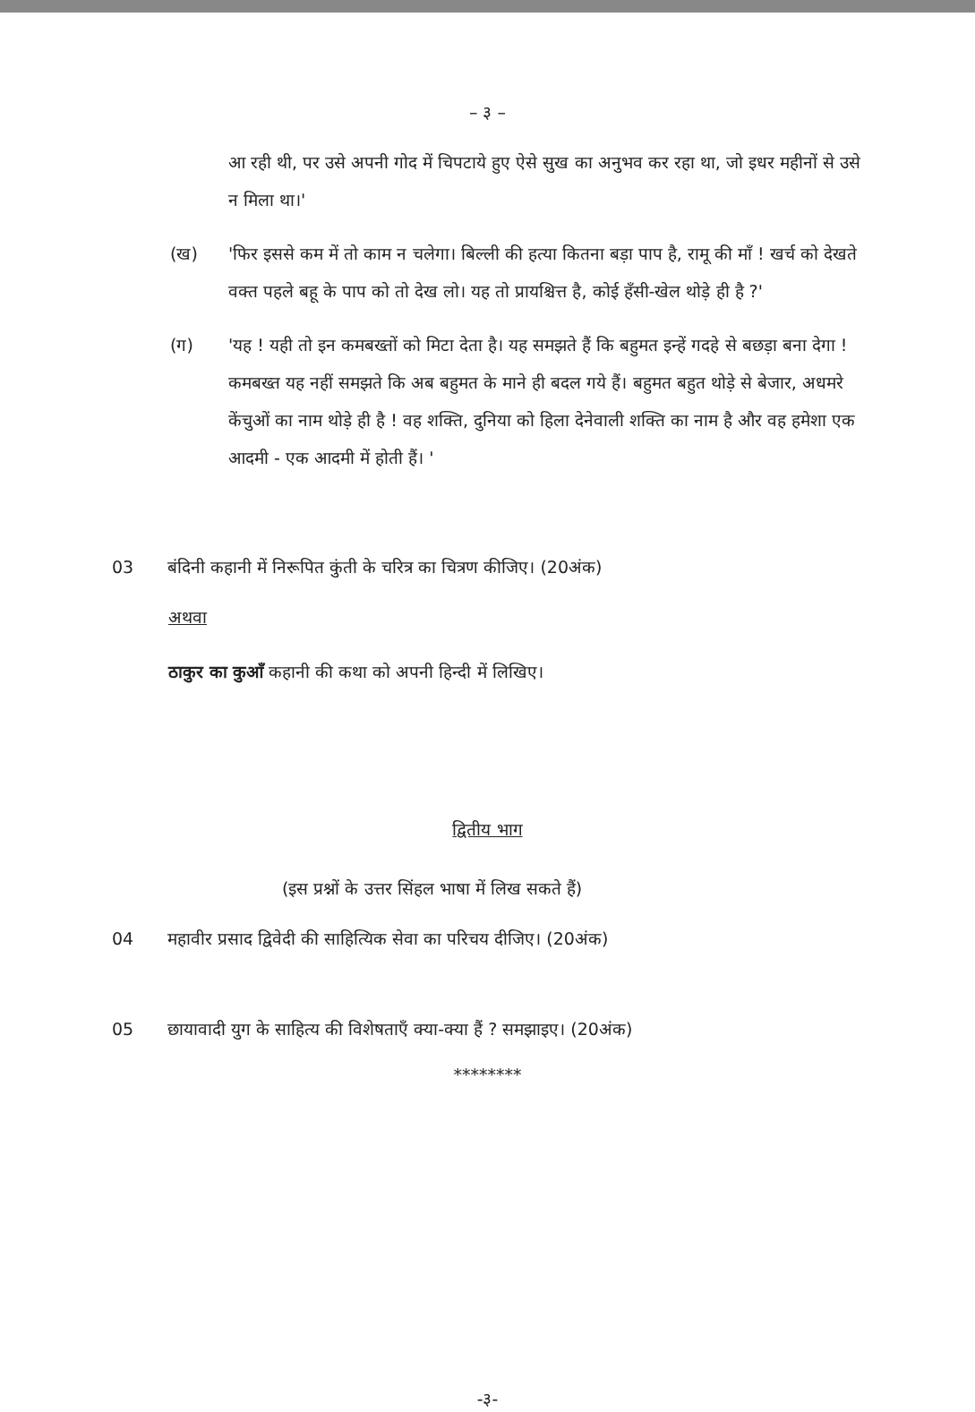– ३ –
आ रही थी, पर उसे अपनी गोद में चिपटाये हुए ऐसे सुख का अनुभव कर रहा था, जो इधर महीनों से उसे न मिला था।'
(ख) 'फिर इससे कम में तो काम न चलेगा। बिल्ली की हत्या कितना बड़ा पाप है, रामू की माँ ! खर्च को देखते वक्त पहले बहू के पाप को तो देख लो। यह तो प्रायश्चित्त है, कोई हँसी-खेल थोड़े ही है ?'
(ग) 'यह ! यही तो इन कमबख्तों को मिटा देता है। यह समझते हैं कि बहुमत इन्हें गदहे से बछड़ा बना देगा ! कमबख्त यह नहीं समझते कि अब बहुमत के माने ही बदल गये हैं। बहुमत बहुत थोड़े से बेजार, अधमरे केंचुओं का नाम थोड़े ही है ! वह शक्ति, दुनिया को हिला देनेवाली शक्ति का नाम है और वह हमेशा एक आदमी - एक आदमी में होती हैं। '
03 बंदिनी कहानी में निरूपित कुंती के चरित्र का चित्रण कीजिए। (20अंक)
अथवा
ठाकुर का कुआँ कहानी की कथा को अपनी हिन्दी में लिखिए।
द्वितीय भाग
(इस प्रश्नों के उत्तर सिंहल भाषा में लिख सकते हैं)
04 महावीर प्रसाद द्विवेदी की साहित्यिक सेवा का परिचय दीजिए। (20अंक)
05 छायावादी युग के साहित्य की विशेषताएँ क्या-क्या हैं ? समझाइए। (20अंक)
********
-३-